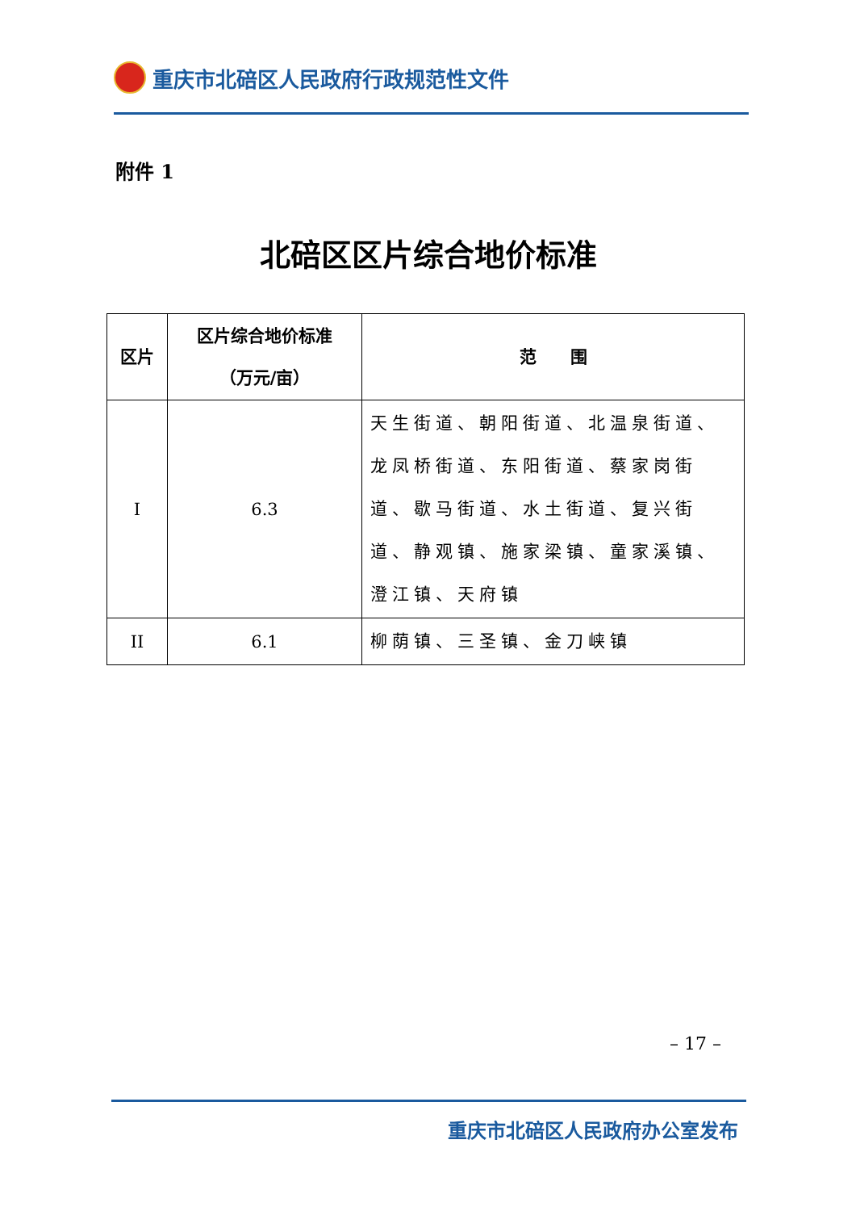重庆市北碚区人民政府行政规范性文件
附件 1
北碚区区片综合地价标准
| 区片 | 区片综合地价标准 （万元/亩） | 范 围 |
| --- | --- | --- |
| I | 6.3 | 天生街道、朝阳街道、北温泉街道、龙凤桥街道、东阳街道、蔡家岗街道、歇马街道、水土街道、复兴街道、静观镇、施家梁镇、童家溪镇、澄江镇、天府镇 |
| II | 6.1 | 柳荫镇、三圣镇、金刀峡镇 |
– 17 –
重庆市北碚区人民政府办公室发布